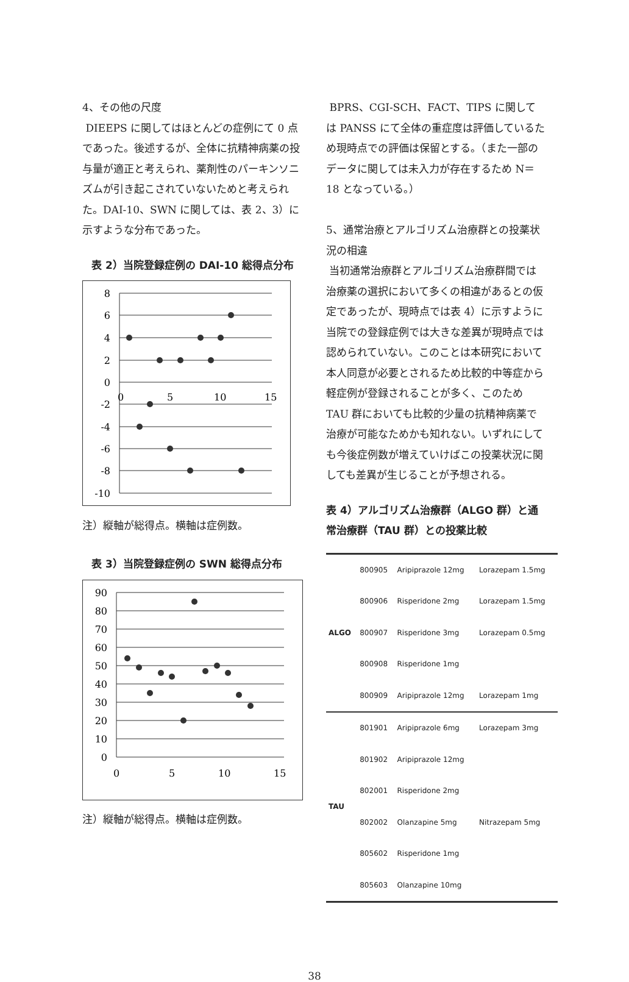4、その他の尺度
DIEEPS に関してはほとんどの症例にて 0 点であった。後述するが、全体に抗精神病薬の投与量が適正と考えられ、薬剤性のパーキンソニズムが引き起こされていないためと考えられた。DAI-10、SWN に関しては、表 2、3）に示すような分布であった。
表 2）当院登録症例の DAI-10 総得点分布
8
6
4
2
0
-2
-4
-6
-8
-10
0
5
10
15
注）縦軸が総得点。横軸は症例数。
表 3）当院登録症例の SWN 総得点分布
90
80
70
60
50
40
30
20
10
0
0
5
10
15
注）縦軸が総得点。横軸は症例数。
BPRS、CGI-SCH、FACT、TIPS に関しては PANSS にて全体の重症度は評価しているため現時点での評価は保留とする。（また一部のデータに関しては未入力が存在するため N＝18 となっている。）
5、通常治療とアルゴリズム治療群との投薬状況の相違
当初通常治療群とアルゴリズム治療群間では治療薬の選択において多くの相違があるとの仮定であったが、現時点では表 4）に示すように当院での登録症例では大きな差異が現時点では認められていない。このことは本研究において本人同意が必要とされるため比較的中等症から軽症例が登録されることが多く、このため TAU 群においても比較的少量の抗精神病薬で治療が可能なためかも知れない。いずれにしても今後症例数が増えていけばこの投薬状況に関しても差異が生じることが予想される。
表 4）アルゴリズム治療群（ALGO 群）と通常治療群（TAU 群）との投薬比較
| ALGO | 800905 | Aripiprazole 12mg | Lorazepam 1.5mg |
| | 800906 | Risperidone 2mg | Lorazepam 1.5mg |
| | 800907 | Risperidone 3mg | Lorazepam 0.5mg |
| | 800908 | Risperidone 1mg | |
| | 800909 | Aripiprazole 12mg | Lorazepam 1mg |
| TAU | 801901 | Aripiprazole 6mg | Lorazepam 3mg |
| | 801902 | Aripiprazole 12mg | |
| | 802001 | Risperidone 2mg | |
| | 802002 | Olanzapine 5mg | Nitrazepam 5mg |
| | 805602 | Risperidone 1mg | |
| | 805603 | Olanzapine 10mg | |
38